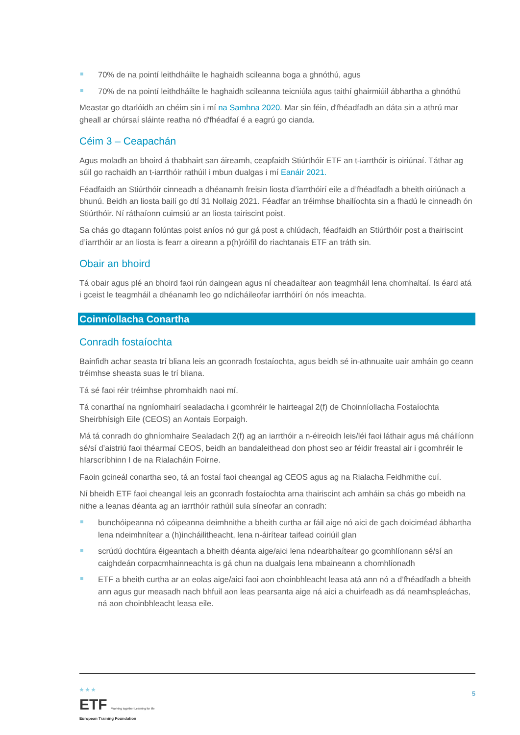70% de na pointí leithdháilte le haghaidh scileanna boga a ghnóthú, agus
70% de na pointí leithdháilte le haghaidh scileanna teicniúla agus taithí ghairmiúil ábhartha a ghnóthú
Meastar go dtarlóidh an chéim sin i mí na Samhna 2020. Mar sin féin, d'fhéadfadh an dáta sin a athrú mar gheall ar chúrsaí sláinte reatha nó d'fhéadfaí é a eagrú go cianda.
Céim 3 – Ceapachán
Agus moladh an bhoird á thabhairt san áireamh, ceapfaidh Stiúrthóir ETF an t-iarrthóir is oiriúnaí. Táthar ag súil go rachaidh an t-iarrthóir rathúil i mbun dualgas i mí Eanáir 2021.
Féadfaidh an Stiúrthóir cinneadh a dhéanamh freisin liosta d’iarrthóirí eile a d’fhéadfadh a bheith oiriúnach a bhunú. Beidh an liosta bailí go dtí 31 Nollaig 2021. Féadfar an tréimhse bhailíochta sin a fhadú le cinneadh ón Stiúrthóir. Ní ráthaíonn cuimsiú ar an liosta tairiscint poist.
Sa chás go dtagann folúntas poist aníos nó gur gá post a chlúdach, féadfaidh an Stiúrthóir post a thairiscint d’iarrthóir ar an liosta is fearr a oireann a p(h)róifíl do riachtanais ETF an tráth sin.
Obair an bhoird
Tá obair agus plé an bhoird faoi rún daingean agus ní cheadaítear aon teagmháil lena chomhaltaí. Is éard atá i gceist le teagmháil a dhéanamh leo go ndícháileofar iarrthóirí ón nós imeachta.
Coinníollacha Conartha
Conradh fostaíochta
Bainfidh achar seasta trí bliana leis an gconradh fostaíochta, agus beidh sé in-athnuaite uair amháin go ceann tréimhse sheasta suas le trí bliana.
Tá sé faoi réir tréimhse phromhaidh naoi mí.
Tá conarthaí na ngníomhairí sealadacha i gcomhréir le hairteagal 2(f) de Choinníollacha Fostaíochta Sheirbhísigh Eile (CEOS) an Aontais Eorpaigh.
Má tá conradh do ghníomhaire Sealadach 2(f) ag an iarrthóir a n-éireoidh leis/léi faoi láthair agus má cháilíonn sé/sí d’aistriú faoi théarmaí CEOS, beidh an bandaleithead don phost seo ar féidir freastal air i gcomhréir le hIarscríbhinn I de na Rialacháin Foirne.
Faoin gcineál conartha seo, tá an fostaí faoi cheangal ag CEOS agus ag na Rialacha Feidhmithe cuí.
Ní bheidh ETF faoi cheangal leis an gconradh fostaíochta arna thairiscint ach amháin sa chás go mbeidh na nithe a leanas déanta ag an iarrthóir rathúil sula síneofar an conradh:
bunchóipeanna nó cóipeanna deimhnithe a bheith curtha ar fáil aige nó aici de gach doiciméad ábhartha lena ndeimhnítear a (h)incháilitheacht, lena n-áirítear taifead coiriúil glan
scrúdú dochtúra éigeantach a bheith déanta aige/aici lena ndearbhaítear go gcomhlíonann sé/sí an caighdeán corpacmhainneachta is gá chun na dualgais lena mbaineann a chomhlíonadh
ETF a bheith curtha ar an eolas aige/aici faoi aon choinbhleacht leasa atá ann nó a d’fhéadfadh a bheith ann agus gur measadh nach bhfuil aon leas pearsanta aige ná aici a chuirfeadh as dá neamhspleáchas, ná aon choinbhleacht leasa eile.
★ ★ ★
ETF Working together Learning for life
European Training Foundation
5